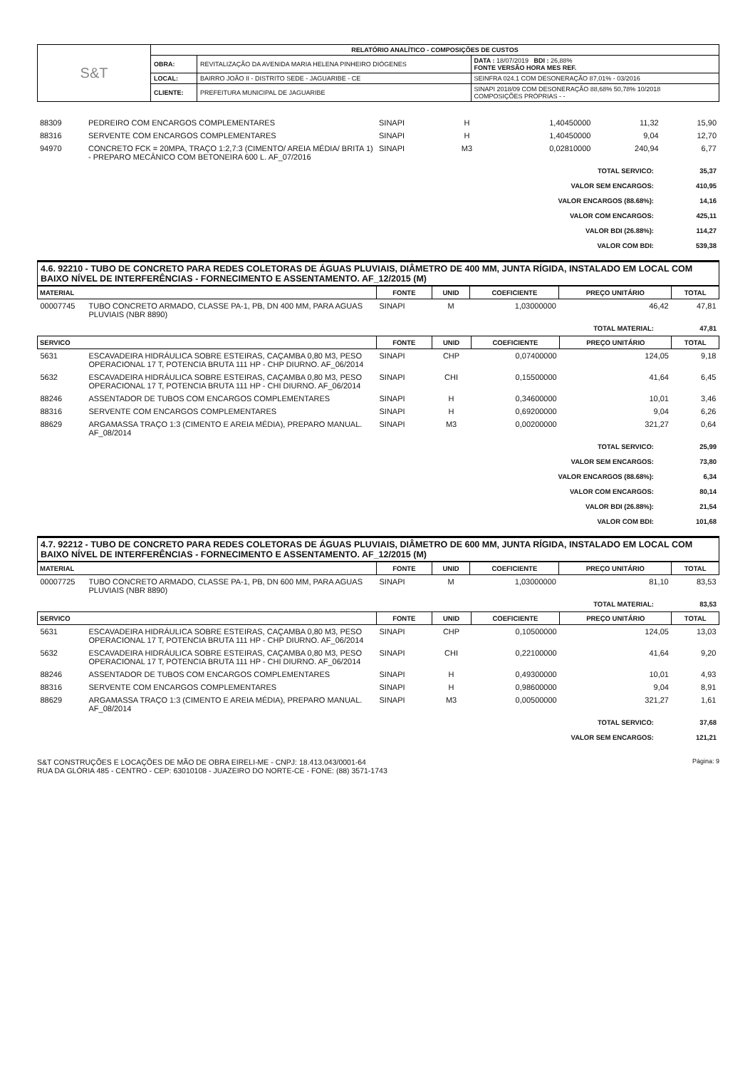| S&T | RELATÓRIO ANALÍTICO - COMPOSIÇÕES DE CUSTOS | | |
| | OBRA: | REVITALIZAÇÃO DA AVENIDA MARIA HELENA PINHEIRO DIÓGENES | DATA : 18/07/2019 BDI : 26,88% FONTE VERSÃO HORA MES REF. |
| | LOCAL: | BAIRRO JOÃO II - DISTRITO SEDE - JAGUARIBE - CE | SEINFRA 024.1 COM DESONERAÇÃO 87,01% - 03/2016 |
| | CLIENTE: | PREFEITURA MUNICIPAL DE JAGUARIBE | SINAPI 2018/09 COM DESONERAÇÃO 88,68% 50,78% 10/2018 COMPOSIÇÕES PRÓPRIAS - - |
| 88309 | PEDREIRO COM ENCARGOS COMPLEMENTARES | SINAPI | H | 1,40450000 | 11,32 | 15,90 |
| 88316 | SERVENTE COM ENCARGOS COMPLEMENTARES | SINAPI | H | 1,40450000 | 9,04 | 12,70 |
| 94970 | CONCRETO FCK = 20MPA, TRAÇO 1:2,7:3 (CIMENTO/ AREIA MÉDIA/ BRITA 1) - PREPARO MECÂNICO COM BETONEIRA 600 L. AF_07/2016 | SINAPI | M3 | 0,02810000 | 240,94 | 6,77 |
| TOTAL SERVICO: | 35,37 |
| VALOR SEM ENCARGOS: | 410,95 |
| VALOR ENCARGOS (88.68%): | 14,16 |
| VALOR COM ENCARGOS: | 425,11 |
| VALOR BDI (26.88%): | 114,27 |
| VALOR COM BDI: | 539,38 |
4.6. 92210 - TUBO DE CONCRETO PARA REDES COLETORAS DE ÁGUAS PLUVIAIS, DIÂMETRO DE 400 MM, JUNTA RÍGIDA, INSTALADO EM LOCAL COM BAIXO NÍVEL DE INTERFERÊNCIAS - FORNECIMENTO E ASSENTAMENTO. AF_12/2015 (M)
| MATERIAL | | FONTE | UNID | COEFICIENTE | PREÇO UNITÁRIO | TOTAL |
| --- | --- | --- | --- | --- | --- | --- |
| 00007745 | TUBO CONCRETO ARMADO, CLASSE PA-1, PB, DN 400 MM, PARA AGUAS PLUVIAIS (NBR 8890) | SINAPI | M | 1,03000000 | 46,42 | 47,81 |
| TOTAL MATERIAL: | 47,81 |
| SERVICO | | FONTE | UNID | COEFICIENTE | PREÇO UNITÁRIO | TOTAL |
| --- | --- | --- | --- | --- | --- | --- |
| 5631 | ESCAVADEIRA HIDRÁULICA SOBRE ESTEIRAS, CAÇAMBA 0,80 M3, PESO OPERACIONAL 17 T, POTENCIA BRUTA 111 HP - CHP DIURNO. AF_06/2014 | SINAPI | CHP | 0,07400000 | 124,05 | 9,18 |
| 5632 | ESCAVADEIRA HIDRÁULICA SOBRE ESTEIRAS, CAÇAMBA 0,80 M3, PESO OPERACIONAL 17 T, POTENCIA BRUTA 111 HP - CHI DIURNO. AF_06/2014 | SINAPI | CHI | 0,15500000 | 41,64 | 6,45 |
| 88246 | ASSENTADOR DE TUBOS COM ENCARGOS COMPLEMENTARES | SINAPI | H | 0,34600000 | 10,01 | 3,46 |
| 88316 | SERVENTE COM ENCARGOS COMPLEMENTARES | SINAPI | H | 0,69200000 | 9,04 | 6,26 |
| 88629 | ARGAMASSA TRAÇO 1:3 (CIMENTO E AREIA MÉDIA), PREPARO MANUAL. AF_08/2014 | SINAPI | M3 | 0,00200000 | 321,27 | 0,64 |
| TOTAL SERVICO: | 25,99 |
| VALOR SEM ENCARGOS: | 73,80 |
| VALOR ENCARGOS (88.68%): | 6,34 |
| VALOR COM ENCARGOS: | 80,14 |
| VALOR BDI (26.88%): | 21,54 |
| VALOR COM BDI: | 101,68 |
4.7. 92212 - TUBO DE CONCRETO PARA REDES COLETORAS DE ÁGUAS PLUVIAIS, DIÂMETRO DE 600 MM, JUNTA RÍGIDA, INSTALADO EM LOCAL COM BAIXO NÍVEL DE INTERFERÊNCIAS - FORNECIMENTO E ASSENTAMENTO. AF_12/2015 (M)
| MATERIAL | | FONTE | UNID | COEFICIENTE | PREÇO UNITÁRIO | TOTAL |
| --- | --- | --- | --- | --- | --- | --- |
| 00007725 | TUBO CONCRETO ARMADO, CLASSE PA-1, PB, DN 600 MM, PARA AGUAS PLUVIAIS (NBR 8890) | SINAPI | M | 1,03000000 | 81,10 | 83,53 |
| TOTAL MATERIAL: | 83,53 |
| SERVICO | | FONTE | UNID | COEFICIENTE | PREÇO UNITÁRIO | TOTAL |
| --- | --- | --- | --- | --- | --- | --- |
| 5631 | ESCAVADEIRA HIDRÁULICA SOBRE ESTEIRAS, CAÇAMBA 0,80 M3, PESO OPERACIONAL 17 T, POTENCIA BRUTA 111 HP - CHP DIURNO. AF_06/2014 | SINAPI | CHP | 0,10500000 | 124,05 | 13,03 |
| 5632 | ESCAVADEIRA HIDRÁULICA SOBRE ESTEIRAS, CAÇAMBA 0,80 M3, PESO OPERACIONAL 17 T, POTENCIA BRUTA 111 HP - CHI DIURNO. AF_06/2014 | SINAPI | CHI | 0,22100000 | 41,64 | 9,20 |
| 88246 | ASSENTADOR DE TUBOS COM ENCARGOS COMPLEMENTARES | SINAPI | H | 0,49300000 | 10,01 | 4,93 |
| 88316 | SERVENTE COM ENCARGOS COMPLEMENTARES | SINAPI | H | 0,98600000 | 9,04 | 8,91 |
| 88629 | ARGAMASSA TRAÇO 1:3 (CIMENTO E AREIA MÉDIA), PREPARO MANUAL. AF_08/2014 | SINAPI | M3 | 0,00500000 | 321,27 | 1,61 |
| TOTAL SERVICO: | 37,68 |
| VALOR SEM ENCARGOS: | 121,21 |
Página: 9 S&T CONSTRUÇÕES E LOCAÇÕES DE MÃO DE OBRA EIRELI-ME - CNPJ: 18.413.043/0001-64
RUA DA GLÓRIA 485 - CENTRO - CEP: 63010108 - JUAZEIRO DO NORTE-CE - FONE: (88) 3571-1743